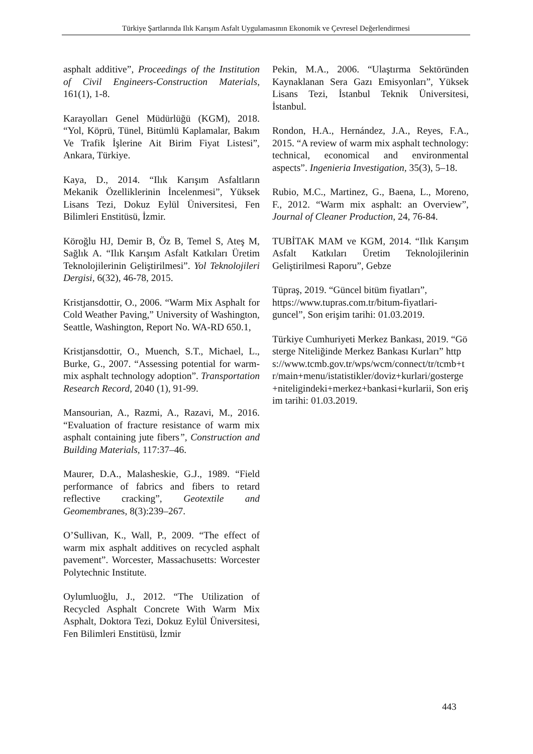Türkiye Şartlarında Ilık Karışım Asfalt Uygulamasının Ekonomik ve Çevresel Değerlendirmesi
asphalt additive”, Proceedings of the Institution of Civil Engineers-Construction Materials, 161(1), 1-8.
Karayolları Genel Müdürlüğü (KGM), 2018. “Yol, Köprü, Tünel, Bitümlü Kaplamalar, Bakım Ve Trafik İşlerine Ait Birim Fiyat Listesi”, Ankara, Türkiye.
Kaya, D., 2014. “Ilık Karışım Asfaltların Mekanik Özelliklerinin İncelenmesi”, Yüksek Lisans Tezi, Dokuz Eylül Üniversitesi, Fen Bilimleri Enstitüsü, İzmir.
Köroğlu HJ, Demir B, Öz B, Temel S, Ateş M, Sağlık A. “Ilık Karışım Asfalt Katkıları Üretim Teknolojilerinin Geliştirilmesi”. Yol Teknolojileri Dergisi, 6(32), 46-78, 2015.
Kristjansdottir, O., 2006. “Warm Mix Asphalt for Cold Weather Paving,” University of Washington, Seattle, Washington, Report No. WA-RD 650.1,
Kristjansdottir, O., Muench, S.T., Michael, L., Burke, G., 2007. “Assessing potential for warm-mix asphalt technology adoption”. Transportation Research Record, 2040 (1), 91-99.
Mansourian, A., Razmi, A., Razavi, M., 2016. “Evaluation of fracture resistance of warm mix asphalt containing jute fibers”, Construction and Building Materials, 117:37–46.
Maurer, D.A., Malasheskie, G.J., 1989. “Field performance of fabrics and fibers to retard reflective cracking”, Geotextile and Geomembranes, 8(3):239–267.
O’Sullivan, K., Wall, P., 2009. “The effect of warm mix asphalt additives on recycled asphalt pavement”. Worcester, Massachusetts: Worcester Polytechnic Institute.
Oylumluoğlu, J., 2012. “The Utilization of Recycled Asphalt Concrete With Warm Mix Asphalt, Doktora Tezi, Dokuz Eylül Üniversitesi, Fen Bilimleri Enstitüsü, İzmir
Pekin, M.A., 2006. “Ulaştırma Sektöründen Kaynaklanan Sera Gazı Emisyonları”, Yüksek Lisans Tezi, İstanbul Teknik Üniversitesi, İstanbul.
Rondon, H.A., Hernández, J.A., Reyes, F.A., 2015. “A review of warm mix asphalt technology: technical, economical and environmental aspects”. Ingenieria Investigation, 35(3), 5–18.
Rubio, M.C., Martinez, G., Baena, L., Moreno, F., 2012. “Warm mix asphalt: an Overview”, Journal of Cleaner Production, 24, 76-84.
TUBİTAK MAM ve KGM, 2014. “Ilık Karışım Asfalt Katkıları Üretim Teknolojilerinin Geliştirilmesi Raporu”, Gebze
Tüpraş, 2019. “Güncel bitüm fiyatları”, https://www.tupras.com.tr/bitum-fiyatlari-guncel”, Son erişim tarihi: 01.03.2019.
Türkiye Cumhuriyeti Merkez Bankası, 2019. “Gösterge Niteliğinde Merkez Bankası Kurları” https://www.tcmb.gov.tr/wps/wcm/connect/tr/tcmb+tr/main+menu/istatistikler/doviz+kurlari/gosterge+niteligindeki+merkez+bankasi+kurlarii, Son erişim tarihi: 01.03.2019.
443